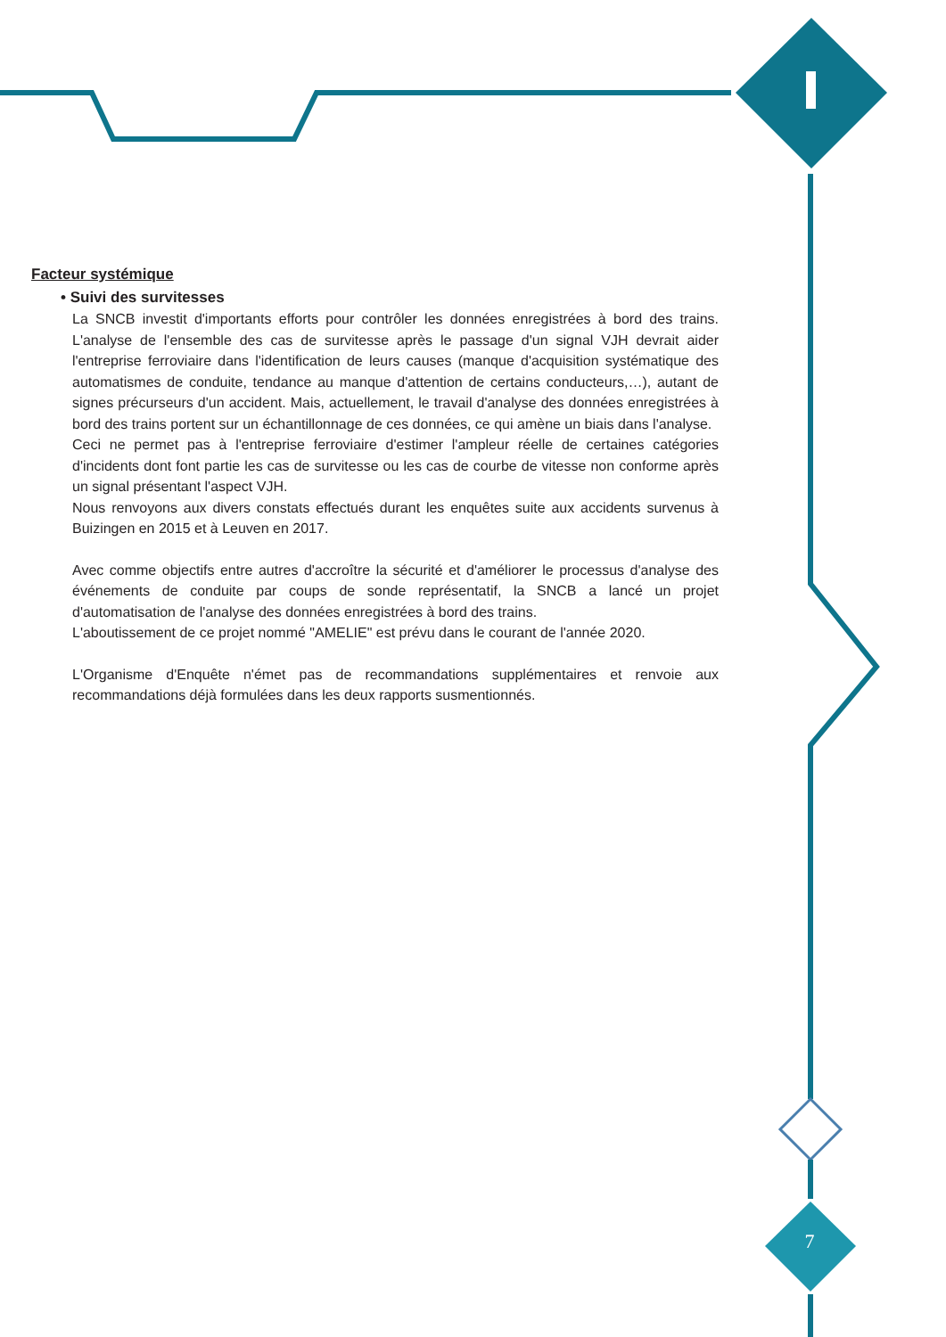7
Facteur systémique
• Suivi des survitesses
La SNCB investit d'importants efforts pour contrôler les données enregistrées à bord des trains. L'analyse de l'ensemble des cas de survitesse après le passage d'un signal VJH devrait aider l'entreprise ferroviaire dans l'identification de leurs causes (manque d'acquisition systématique des automatismes de conduite, tendance au manque d'attention de certains conducteurs,…), autant de signes précurseurs d'un accident. Mais, actuellement, le travail d'analyse des données enregistrées à bord des trains portent sur un échantillonnage de ces données, ce qui amène un biais dans l'analyse.
Ceci ne permet pas à l'entreprise ferroviaire d'estimer l'ampleur réelle de certaines catégories d'incidents dont font partie les cas de survitesse ou les cas de courbe de vitesse non conforme après un signal présentant l'aspect VJH.
Nous renvoyons aux divers constats effectués durant les enquêtes suite aux accidents survenus à Buizingen en 2015 et à Leuven en 2017.
Avec comme objectifs entre autres d'accroître la sécurité et d'améliorer le processus d'analyse des événements de conduite par coups de sonde représentatif, la SNCB a lancé un projet d'automatisation de l'analyse des données enregistrées à bord des trains.
L'aboutissement de ce projet nommé "AMELIE" est prévu dans le courant de l'année 2020.
L'Organisme d'Enquête n'émet pas de recommandations supplémentaires et renvoie aux recommandations déjà formulées dans les deux rapports susmentionnés.